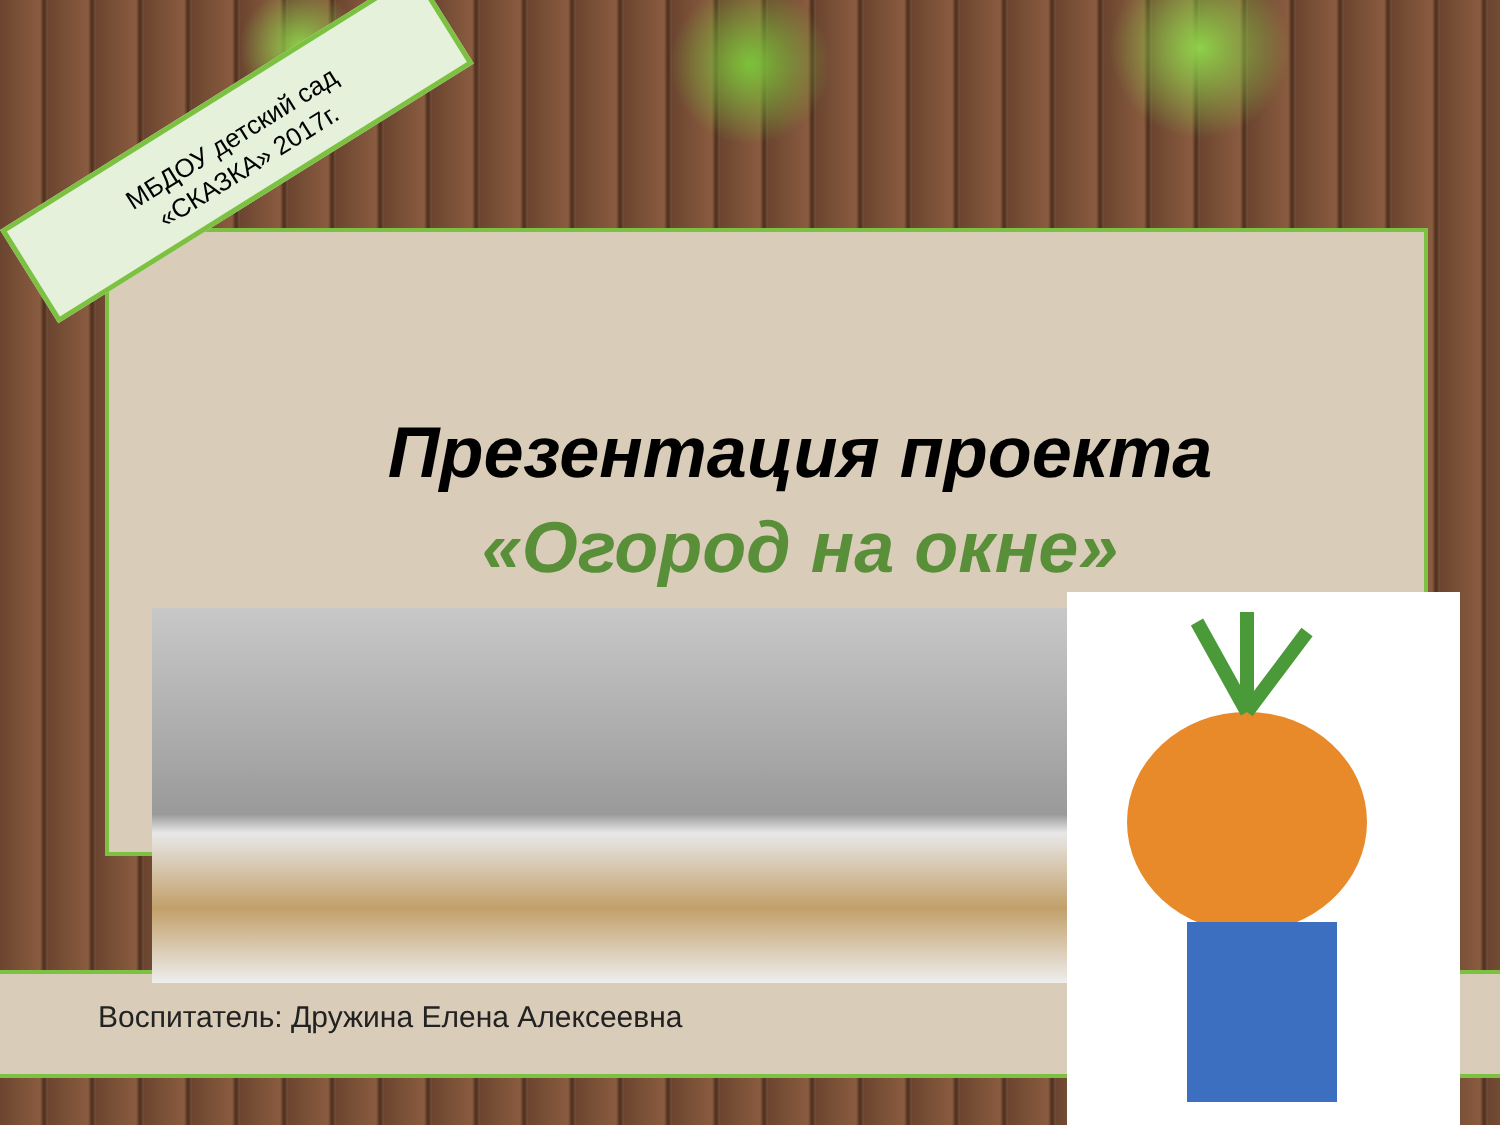МБДОУ детский сад «СКАЗКА» 2017г.
Презентация проекта
«Огород на окне»
Воспитатель: Дружина Елена Алексеевна